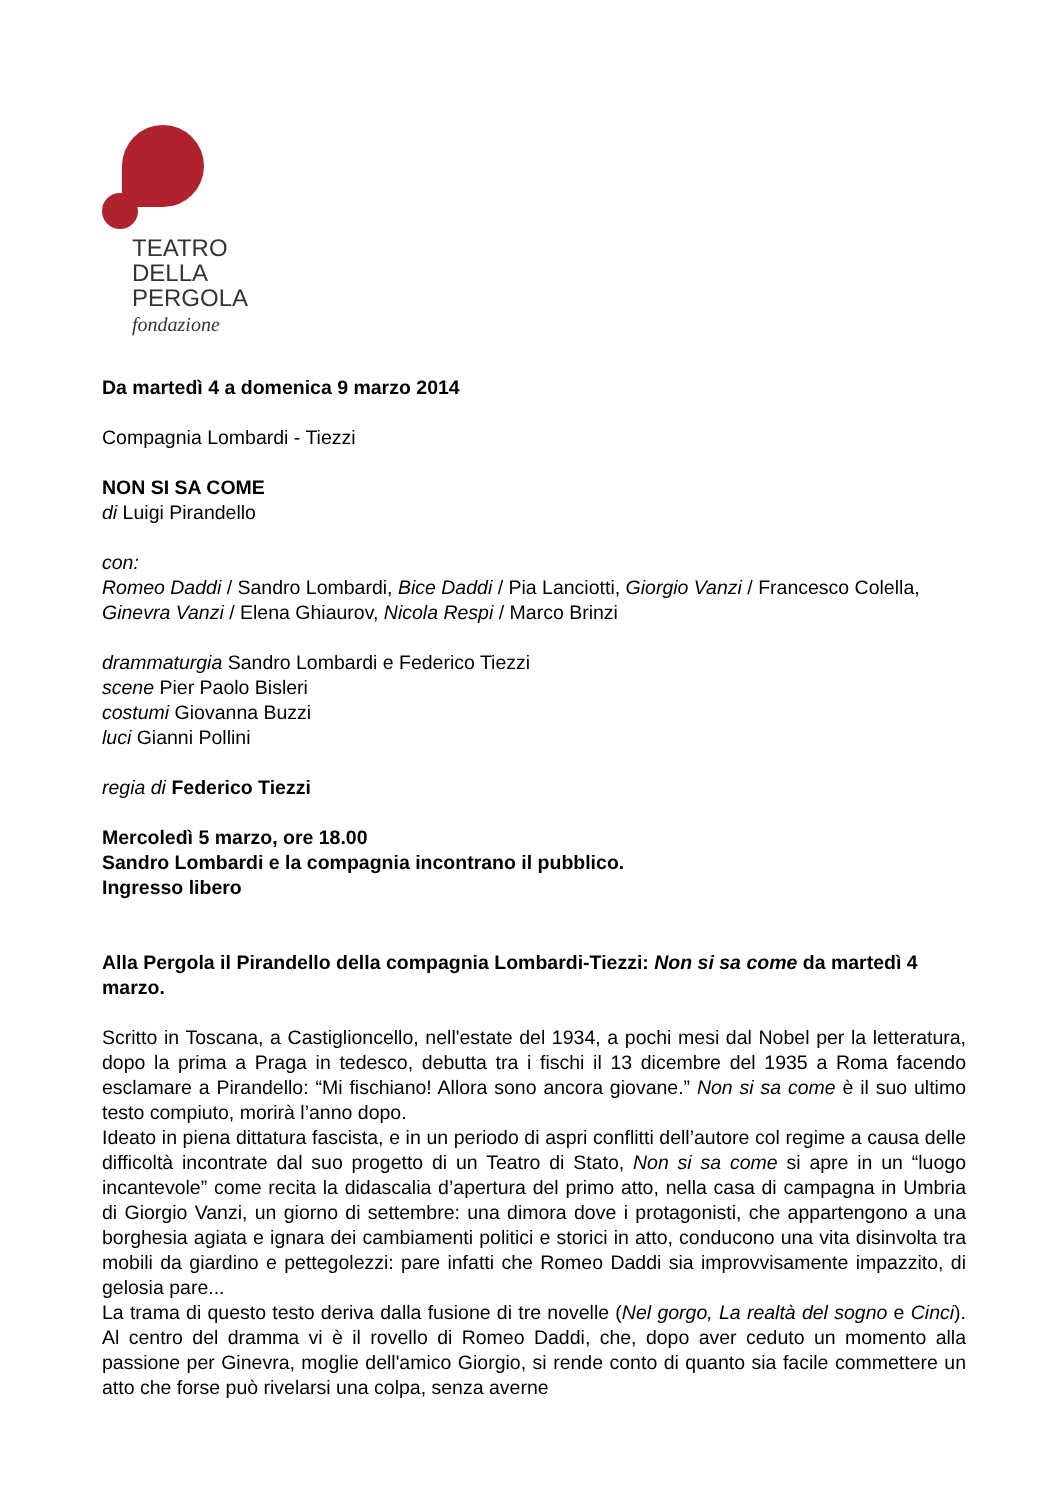TEATRO
DELLA
PERGOLA
fondazione
Da martedì 4 a domenica 9 marzo 2014
Compagnia Lombardi - Tiezzi
NON SI SA COME
di Luigi Pirandello
con:
Romeo Daddi / Sandro Lombardi, Bice Daddi / Pia Lanciotti, Giorgio Vanzi / Francesco Colella, Ginevra Vanzi / Elena Ghiaurov, Nicola Respi / Marco Brinzi
drammaturgia Sandro Lombardi e Federico Tiezzi
scene Pier Paolo Bisleri
costumi Giovanna Buzzi
luci Gianni Pollini
regia di Federico Tiezzi
Mercoledì 5 marzo, ore 18.00
Sandro Lombardi e la compagnia incontrano il pubblico.
Ingresso libero
Alla Pergola il Pirandello della compagnia Lombardi-Tiezzi: Non si sa come da martedì 4 marzo.
Scritto in Toscana, a Castiglioncello, nell'estate del 1934, a pochi mesi dal Nobel per la letteratura, dopo la prima a Praga in tedesco, debutta tra i fischi il 13 dicembre del 1935 a Roma facendo esclamare a Pirandello: “Mi fischiano! Allora sono ancora giovane.” Non si sa come è il suo ultimo testo compiuto, morirà l’anno dopo.
Ideato in piena dittatura fascista, e in un periodo di aspri conflitti dell’autore col regime a causa delle difficoltà incontrate dal suo progetto di un Teatro di Stato, Non si sa come si apre in un “luogo incantevole” come recita la didascalia d’apertura del primo atto, nella casa di campagna in Umbria di Giorgio Vanzi, un giorno di settembre: una dimora dove i protagonisti, che appartengono a una borghesia agiata e ignara dei cambiamenti politici e storici in atto, conducono una vita disinvolta tra mobili da giardino e pettegolezzi: pare infatti che Romeo Daddi sia improvvisamente impazzito, di gelosia pare...
La trama di questo testo deriva dalla fusione di tre novelle (Nel gorgo, La realtà del sogno e Cinci). Al centro del dramma vi è il rovello di Romeo Daddi, che, dopo aver ceduto un momento alla passione per Ginevra, moglie dell'amico Giorgio, si rende conto di quanto sia facile commettere un atto che forse può rivelarsi una colpa, senza averne